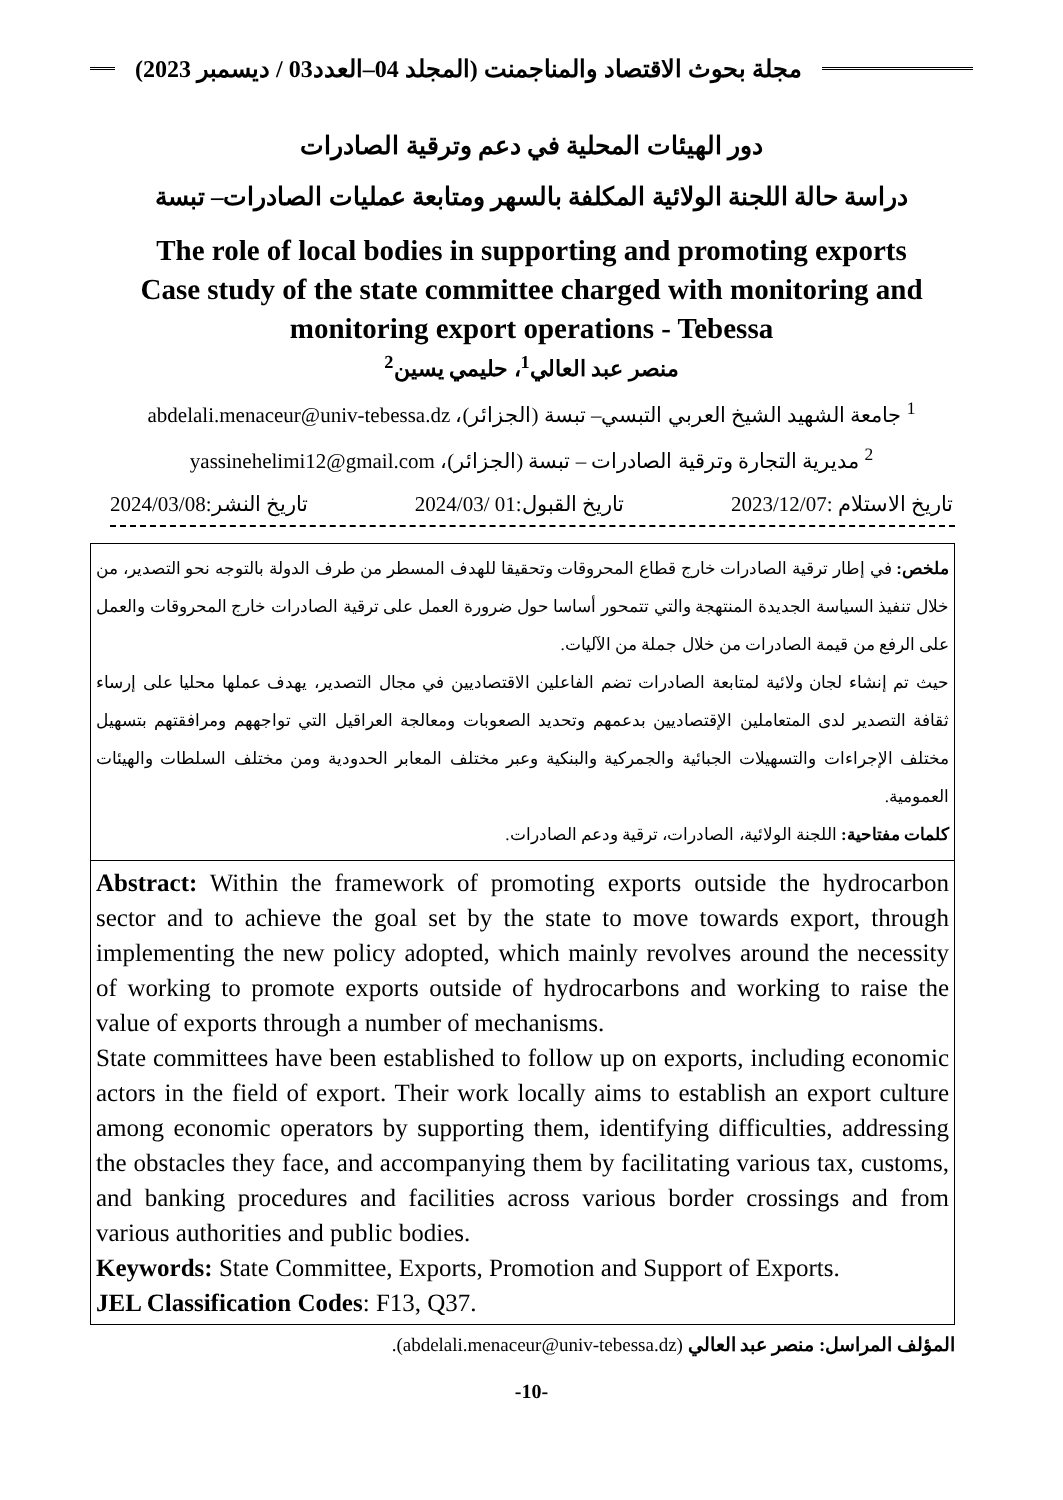مجلة بحوث الاقتصاد والمناجمنت (المجلد 04–العدد03 / ديسمبر 2023)
دور الهيئات المحلية في دعم وترقية الصادرات
دراسة حالة اللجنة الولائية المكلفة بالسهر ومتابعة عمليات الصادرات– تبسة
The role of local bodies in supporting and promoting exports
Case study of the state committee charged with monitoring and
monitoring export operations - Tebessa
منصر عبد العالي<sup>1</sup>، حليمي يسين<sup>2</sup>
<sup>1</sup> جامعة الشهيد الشيخ العربي التبسي– تبسة (الجزائر)، abdelali.menaceur@univ-tebessa.dz
<sup>2</sup> مديرية التجارة وترقية الصادرات – تبسة (الجزائر)، yassinehelimi12@gmail.com
تاريخ الاستلام :2023/12/07 تاريخ القبول:01 /2024/03 تاريخ النشر:2024/03/08
ملخص: في إطار ترقية الصادرات خارج قطاع المحروقات وتحقيقا للهدف المسطر من طرف الدولة بالتوجه نحو التصدير، من خلال تنفيذ السياسة الجديدة المنتهجة والتي تتمحور أساسا حول ضرورة العمل على ترقية الصادرات خارج المحروقات والعمل على الرفع من قيمة الصادرات من خلال جملة من الآليات.
حيث تم إنشاء لجان ولائية لمتابعة الصادرات تضم الفاعلين الاقتصاديين في مجال التصدير، يهدف عملها محليا على إرساء ثقافة التصدير لدى المتعاملين الإقتصاديين بدعمهم وتحديد الصعوبات ومعالجة العراقيل التي تواجههم ومرافقتهم بتسهيل مختلف الإجراءات والتسهيلات الجبائية والجمركية والبنكية وعبر مختلف المعابر الحدودية ومن مختلف السلطات والهيئات العمومية.
كلمات مفتاحية: اللجنة الولائية، الصادرات، ترقية ودعم الصادرات.
Abstract: Within the framework of promoting exports outside the hydrocarbon sector and to achieve the goal set by the state to move towards export, through implementing the new policy adopted, which mainly revolves around the necessity of working to promote exports outside of hydrocarbons and working to raise the value of exports through a number of mechanisms.
State committees have been established to follow up on exports, including economic actors in the field of export. Their work locally aims to establish an export culture among economic operators by supporting them, identifying difficulties, addressing the obstacles they face, and accompanying them by facilitating various tax, customs, and banking procedures and facilities across various border crossings and from various authorities and public bodies.
Keywords: State Committee, Exports, Promotion and Support of Exports.
JEL Classification Codes: F13, Q37.
المؤلف المراسل: منصر عبد العالي (abdelali.menaceur@univ-tebessa.dz).
-10-